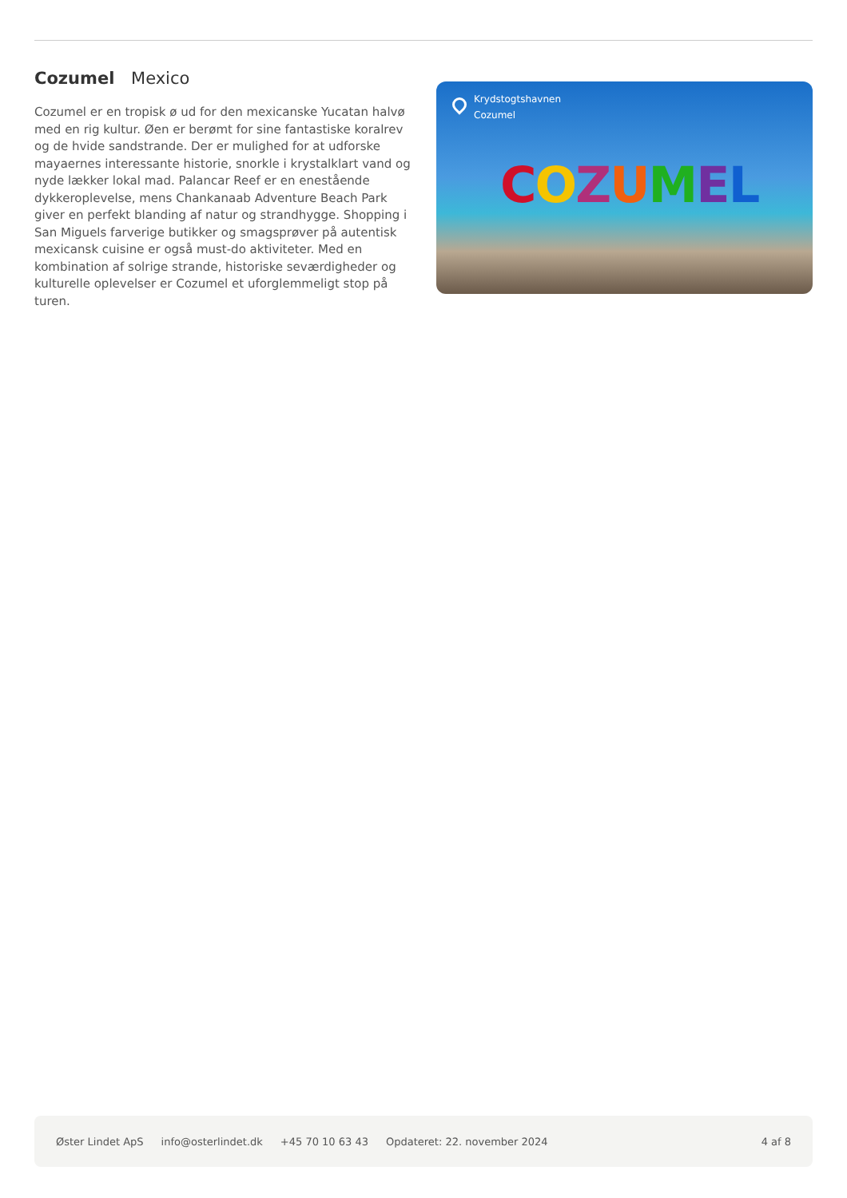Cozumel Mexico
Cozumel er en tropisk ø ud for den mexicanske Yucatan halvø med en rig kultur. Øen er berømt for sine fantastiske koralrev og de hvide sandstrande. Der er mulighed for at udforske mayaernes interessante historie, snorkle i krystalklart vand og nyde lækker lokal mad. Palancar Reef er en enestående dykkeroplevelse, mens Chankanaab Adventure Beach Park giver en perfekt blanding af natur og strandhygge. Shopping i San Miguels farverige butikker og smagsprøver på autentisk mexicansk cuisine er også must-do aktiviteter. Med en kombination af solrige strande, historiske seværdigheder og kulturelle oplevelser er Cozumel et uforglemmeligt stop på turen.
Krydstogtshavnen
Cozumel
COZUMEL
Øster Lindet ApS info@osterlindet.dk +45 70 10 63 43 Opdateret: 22. november 2024 4 af 8